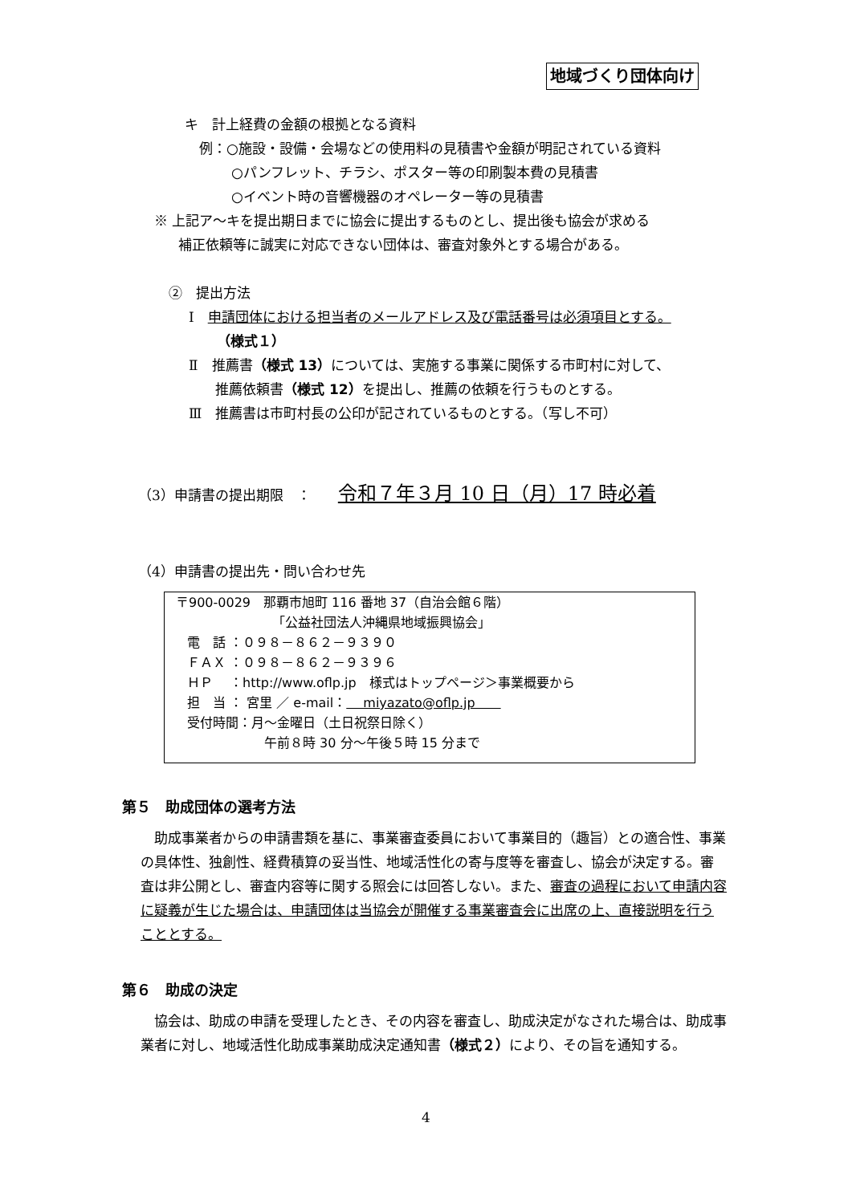地域づくり団体向け
キ　計上経費の金額の根拠となる資料
例：○施設・設備・会場などの使用料の見積書や金額が明記されている資料
○パンフレット、チラシ、ポスター等の印刷製本費の見積書
○イベント時の音響機器のオペレーター等の見積書
※ 上記ア～キを提出期日までに協会に提出するものとし、提出後も協会が求める
補正依頼等に誠実に対応できない団体は、審査対象外とする場合がある。
②　提出方法
Ⅰ　申請団体における担当者のメールアドレス及び電話番号は必須項目とする。
（様式１）
Ⅱ　推薦書（様式 13）については、実施する事業に関係する市町村に対して、
推薦依頼書（様式 12）を提出し、推薦の依頼を行うものとする。
Ⅲ　推薦書は市町村長の公印が記されているものとする。（写し不可）
（3）申請書の提出期限　：　　令和７年３月 10 日（月）17 時必着
（4）申請書の提出先・問い合わせ先
〒900-0029　那覇市旭町 116 番地 37（自治会館６階）
「公益社団法人沖縄県地域振興協会」
電　話 ：０９８－８６２－９３９０
ＦＡＸ ：０９８－８６２－９３９６
ＨＰ　 ：http://www.oflp.jp　様式はトップページ＞事業概要から
担　当 ： 宮里 ／ e-mail：　 miyazato@oflp.jp　　
受付時間：月～金曜日（土日祝祭日除く）
午前８時 30 分～午後５時 15 分まで
第５　助成団体の選考方法
助成事業者からの申請書類を基に、事業審査委員において事業目的（趣旨）との適合性、事業の具体性、独創性、経費積算の妥当性、地域活性化の寄与度等を審査し、協会が決定する。審査は非公開とし、審査内容等に関する照会には回答しない。また、審査の過程において申請内容に疑義が生じた場合は、申請団体は当協会が開催する事業審査会に出席の上、直接説明を行うこととする。
第６　助成の決定
協会は、助成の申請を受理したとき、その内容を審査し、助成決定がなされた場合は、助成事業者に対し、地域活性化助成事業助成決定通知書（様式２）により、その旨を通知する。
4